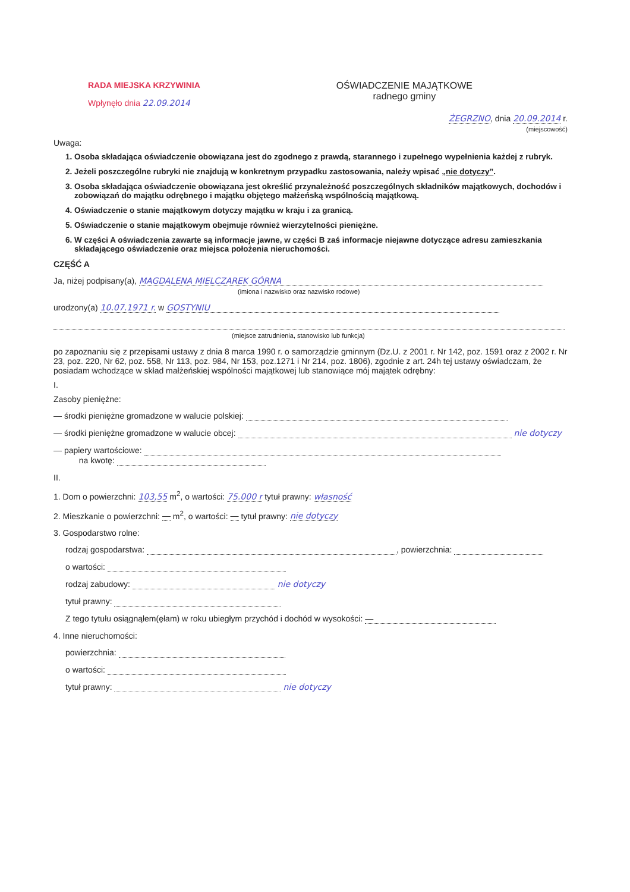RADA MIEJSKA KRZYWINIA
Wpłynęło dnia 22.09.2014
OŚWIADCZENIE MAJĄTKOWE
radnego gminy
ŻEGRZNO, dnia 20.09.2014 r.
(miejscowość)
Uwaga:
1. Osoba składająca oświadczenie obowiązana jest do zgodnego z prawdą, starannego i zupełnego wypełnienia każdej z rubryk.
2. Jeżeli poszczególne rubryki nie znajdują w konkretnym przypadku zastosowania, należy wpisać „nie dotyczy”.
3. Osoba składająca oświadczenie obowiązana jest określić przynależność poszczególnych składników majątkowych, dochodów i zobowiązań do majątku odrębnego i majątku objętego małżeńską wspólnością majątkową.
4. Oświadczenie o stanie majątkowym dotyczy majątku w kraju i za granicą.
5. Oświadczenie o stanie majątkowym obejmuje również wierzytelności pieniężne.
6. W części A oświadczenia zawarte są informacje jawne, w części B zaś informacje niejawne dotyczące adresu zamieszkania składającego oświadczenie oraz miejsca położenia nieruchomości.
CZĘŚĆ A
Ja, niżej podpisany(a), MAGDALENA MIELCZAREK GÓRNA
(imiona i nazwisko oraz nazwisko rodowe)
urodzony(a) 10.07.1971 r. w GOSTYNIU
(miejsce zatrudnienia, stanowisko lub funkcja)
po zapoznaniu się z przepisami ustawy z dnia 8 marca 1990 r. o samorządzie gminnym (Dz.U. z 2001 r. Nr 142, poz. 1591 oraz z 2002 r. Nr 23, poz. 220, Nr 62, poz. 558, Nr 113, poz. 984, Nr 153, poz.1271 i Nr 214, poz. 1806), zgodnie z art. 24h tej ustawy oświadczam, że posiadam wchodzące w skład małżeńskiej wspólności majątkowej lub stanowiące mój majątek odrębny:
I.
Zasoby pieniężne:
— środki pieniężne gromadzone w walucie polskiej:
— środki pieniężne gromadzone w walucie obcej: nie dotyczy
— papiery wartościowe:
na kwotę:
II.
1. Dom o powierzchni: 103,55 m<sup>2</sup>, o wartości: 75.000 r tytuł prawny: własność
2. Mieszkanie o powierzchni: — m<sup>2</sup>, o wartości: — tytuł prawny: nie dotyczy
3. Gospodarstwo rolne:
rodzaj gospodarstwa: , powierzchnia:
o wartości:
rodzaj zabudowy: nie dotyczy
tytuł prawny:
Z tego tytułu osiągnąłem(ęłam) w roku ubiegłym przychód i dochód w wysokości: —
4. Inne nieruchomości:
powierzchnia:
o wartości:
tytuł prawny: nie dotyczy